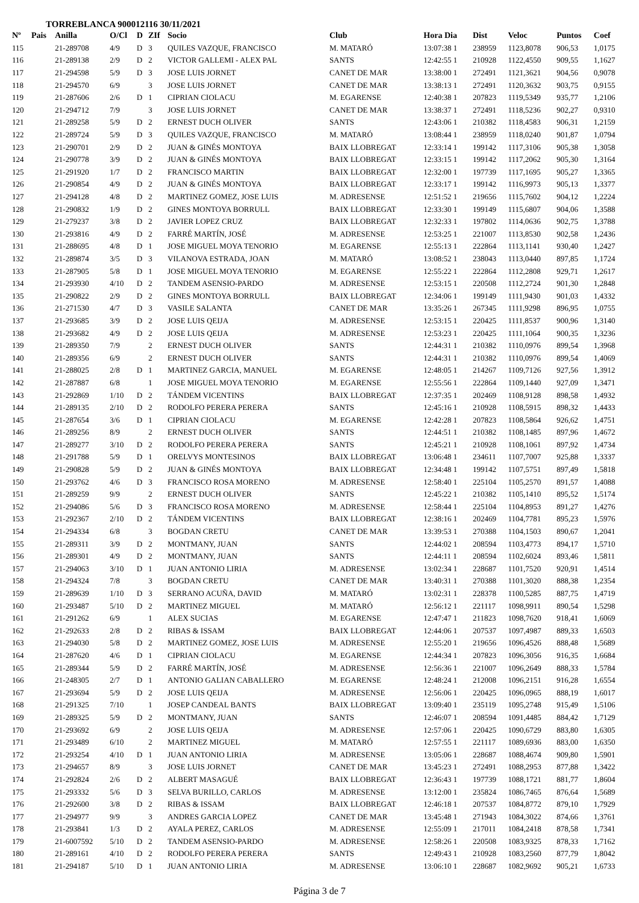TORREBLANCA 900012116 30/11/2021
| Nº | Pais | Anilla | O/Cl | D | ZIf | Socio | Club | Hora Dia | Dist | Veloc | Puntos | Coef |
| --- | --- | --- | --- | --- | --- | --- | --- | --- | --- | --- | --- | --- |
| 115 | | 21-289708 | 4/9 | D | 3 | QUILES VAZQUE, FRANCISCO | M. MATARÓ | 13:07:38 1 | 238959 | 1123,8078 | 906,53 | 1,0175 |
| 116 | | 21-289138 | 2/9 | D | 2 | VICTOR GALLEMI - ALEX PAL | SANTS | 12:42:55 1 | 210928 | 1122,4550 | 909,55 | 1,1627 |
| 117 | | 21-294598 | 5/9 | D | 3 | JOSE LUIS JORNET | CANET DE MAR | 13:38:00 1 | 272491 | 1121,3621 | 904,56 | 0,9078 |
| 118 | | 21-294570 | 6/9 | | 3 | JOSE LUIS JORNET | CANET DE MAR | 13:38:13 1 | 272491 | 1120,3632 | 903,75 | 0,9155 |
| 119 | | 21-287606 | 2/6 | D | 1 | CIPRIAN CIOLACU | M. EGARENSE | 12:40:38 1 | 207823 | 1119,5349 | 935,77 | 1,2106 |
| 120 | | 21-294712 | 7/9 | | 3 | JOSE LUIS JORNET | CANET DE MAR | 13:38:37 1 | 272491 | 1118,5236 | 902,27 | 0,9310 |
| 121 | | 21-289258 | 5/9 | D | 2 | ERNEST DUCH OLIVER | SANTS | 12:43:06 1 | 210382 | 1118,4583 | 906,31 | 1,2159 |
| 122 | | 21-289724 | 5/9 | D | 3 | QUILES VAZQUE, FRANCISCO | M. MATARÓ | 13:08:44 1 | 238959 | 1118,0240 | 901,87 | 1,0794 |
| 123 | | 21-290701 | 2/9 | D | 2 | JUAN & GINÉS MONTOYA | BAIX LLOBREGAT | 12:33:14 1 | 199142 | 1117,3106 | 905,38 | 1,3058 |
| 124 | | 21-290778 | 3/9 | D | 2 | JUAN & GINÉS MONTOYA | BAIX LLOBREGAT | 12:33:15 1 | 199142 | 1117,2062 | 905,30 | 1,3164 |
| 125 | | 21-291920 | 1/7 | D | 2 | FRANCISCO MARTIN | BAIX LLOBREGAT | 12:32:00 1 | 197739 | 1117,1695 | 905,27 | 1,3365 |
| 126 | | 21-290854 | 4/9 | D | 2 | JUAN & GINÉS MONTOYA | BAIX LLOBREGAT | 12:33:17 1 | 199142 | 1116,9973 | 905,13 | 1,3377 |
| 127 | | 21-294128 | 4/8 | D | 2 | MARTINEZ GOMEZ, JOSE LUIS | M. ADRESENSE | 12:51:52 1 | 219656 | 1115,7602 | 904,12 | 1,2224 |
| 128 | | 21-290832 | 1/9 | D | 2 | GINES MONTOYA BORRULL | BAIX LLOBREGAT | 12:33:30 1 | 199149 | 1115,6807 | 904,06 | 1,3588 |
| 129 | | 21-279237 | 3/8 | D | 2 | JAVIER LOPEZ CRUZ | BAIX LLOBREGAT | 12:32:33 1 | 197802 | 1114,0636 | 902,75 | 1,3788 |
| 130 | | 21-293816 | 4/9 | D | 2 | FARRÉ MARTÍN, JOSÉ | M. ADRESENSE | 12:53:25 1 | 221007 | 1113,8530 | 902,58 | 1,2436 |
| 131 | | 21-288695 | 4/8 | D | 1 | JOSE MIGUEL MOYA TENORIO | M. EGARENSE | 12:55:13 1 | 222864 | 1113,1141 | 930,40 | 1,2427 |
| 132 | | 21-289874 | 3/5 | D | 3 | VILANOVA ESTRADA, JOAN | M. MATARÓ | 13:08:52 1 | 238043 | 1113,0440 | 897,85 | 1,1724 |
| 133 | | 21-287905 | 5/8 | D | 1 | JOSE MIGUEL MOYA TENORIO | M. EGARENSE | 12:55:22 1 | 222864 | 1112,2808 | 929,71 | 1,2617 |
| 134 | | 21-293930 | 4/10 | D | 2 | TANDEM ASENSIO-PARDO | M. ADRESENSE | 12:53:15 1 | 220508 | 1112,2724 | 901,30 | 1,2848 |
| 135 | | 21-290822 | 2/9 | D | 2 | GINES MONTOYA BORRULL | BAIX LLOBREGAT | 12:34:06 1 | 199149 | 1111,9430 | 901,03 | 1,4332 |
| 136 | | 21-271530 | 4/7 | D | 3 | VASILE SALANTA | CANET DE MAR | 13:35:26 1 | 267345 | 1111,9298 | 896,95 | 1,0755 |
| 137 | | 21-293685 | 3/9 | D | 2 | JOSE LUIS QEIJA | M. ADRESENSE | 12:53:15 1 | 220425 | 1111,8537 | 900,96 | 1,3140 |
| 138 | | 21-293682 | 4/9 | D | 2 | JOSE LUIS QEIJA | M. ADRESENSE | 12:53:23 1 | 220425 | 1111,1064 | 900,35 | 1,3236 |
| 139 | | 21-289350 | 7/9 | | 2 | ERNEST DUCH OLIVER | SANTS | 12:44:31 1 | 210382 | 1110,0976 | 899,54 | 1,3968 |
| 140 | | 21-289356 | 6/9 | | 2 | ERNEST DUCH OLIVER | SANTS | 12:44:31 1 | 210382 | 1110,0976 | 899,54 | 1,4069 |
| 141 | | 21-288025 | 2/8 | D | 1 | MARTINEZ GARCIA, MANUEL | M. EGARENSE | 12:48:05 1 | 214267 | 1109,7126 | 927,56 | 1,3912 |
| 142 | | 21-287887 | 6/8 | | 1 | JOSE MIGUEL MOYA TENORIO | M. EGARENSE | 12:55:56 1 | 222864 | 1109,1440 | 927,09 | 1,3471 |
| 143 | | 21-292869 | 1/10 | D | 2 | TÁNDEM VICENTINS | BAIX LLOBREGAT | 12:37:35 1 | 202469 | 1108,9128 | 898,58 | 1,4932 |
| 144 | | 21-289135 | 2/10 | D | 2 | RODOLFO PERERA PERERA | SANTS | 12:45:16 1 | 210928 | 1108,5915 | 898,32 | 1,4433 |
| 145 | | 21-287654 | 3/6 | D | 1 | CIPRIAN CIOLACU | M. EGARENSE | 12:42:28 1 | 207823 | 1108,5864 | 926,62 | 1,4751 |
| 146 | | 21-289256 | 8/9 | | 2 | ERNEST DUCH OLIVER | SANTS | 12:44:51 1 | 210382 | 1108,1485 | 897,96 | 1,4672 |
| 147 | | 21-289277 | 3/10 | D | 2 | RODOLFO PERERA PERERA | SANTS | 12:45:21 1 | 210928 | 1108,1061 | 897,92 | 1,4734 |
| 148 | | 21-291788 | 5/9 | D | 1 | ORELVYS MONTESINOS | BAIX LLOBREGAT | 13:06:48 1 | 234611 | 1107,7007 | 925,88 | 1,3337 |
| 149 | | 21-290828 | 5/9 | D | 2 | JUAN & GINÉS MONTOYA | BAIX LLOBREGAT | 12:34:48 1 | 199142 | 1107,5751 | 897,49 | 1,5818 |
| 150 | | 21-293762 | 4/6 | D | 3 | FRANCISCO ROSA MORENO | M. ADRESENSE | 12:58:40 1 | 225104 | 1105,2570 | 891,57 | 1,4088 |
| 151 | | 21-289259 | 9/9 | | 2 | ERNEST DUCH OLIVER | SANTS | 12:45:22 1 | 210382 | 1105,1410 | 895,52 | 1,5174 |
| 152 | | 21-294086 | 5/6 | D | 3 | FRANCISCO ROSA MORENO | M. ADRESENSE | 12:58:44 1 | 225104 | 1104,8953 | 891,27 | 1,4276 |
| 153 | | 21-292367 | 2/10 | D | 2 | TÁNDEM VICENTINS | BAIX LLOBREGAT | 12:38:16 1 | 202469 | 1104,7781 | 895,23 | 1,5976 |
| 154 | | 21-294334 | 6/8 | | 3 | BOGDAN CRETU | CANET DE MAR | 13:39:53 1 | 270388 | 1104,1503 | 890,67 | 1,2041 |
| 155 | | 21-289311 | 3/9 | D | 2 | MONTMANY, JUAN | SANTS | 12:44:02 1 | 208594 | 1103,4773 | 894,17 | 1,5710 |
| 156 | | 21-289301 | 4/9 | D | 2 | MONTMANY, JUAN | SANTS | 12:44:11 1 | 208594 | 1102,6024 | 893,46 | 1,5811 |
| 157 | | 21-294063 | 3/10 | D | 1 | JUAN ANTONIO LIRIA | M. ADRESENSE | 13:02:34 1 | 228687 | 1101,7520 | 920,91 | 1,4514 |
| 158 | | 21-294324 | 7/8 | | 3 | BOGDAN CRETU | CANET DE MAR | 13:40:31 1 | 270388 | 1101,3020 | 888,38 | 1,2354 |
| 159 | | 21-289639 | 1/10 | D | 3 | SERRANO ACUÑA, DAVID | M. MATARÓ | 13:02:31 1 | 228378 | 1100,5285 | 887,75 | 1,4719 |
| 160 | | 21-293487 | 5/10 | D | 2 | MARTINEZ MIGUEL | M. MATARÓ | 12:56:12 1 | 221117 | 1098,9911 | 890,54 | 1,5298 |
| 161 | | 21-291262 | 6/9 | | 1 | ALEX SUCIAS | M. EGARENSE | 12:47:47 1 | 211823 | 1098,7620 | 918,41 | 1,6069 |
| 162 | | 21-292633 | 2/8 | D | 2 | RIBAS & ISSAM | BAIX LLOBREGAT | 12:44:06 1 | 207537 | 1097,4987 | 889,33 | 1,6503 |
| 163 | | 21-294030 | 5/8 | D | 2 | MARTINEZ GOMEZ, JOSE LUIS | M. ADRESENSE | 12:55:20 1 | 219656 | 1096,4526 | 888,48 | 1,5689 |
| 164 | | 21-287620 | 4/6 | D | 1 | CIPRIAN CIOLACU | M. EGARENSE | 12:44:34 1 | 207823 | 1096,3056 | 916,35 | 1,6684 |
| 165 | | 21-289344 | 5/9 | D | 2 | FARRÉ MARTÍN, JOSÉ | M. ADRESENSE | 12:56:36 1 | 221007 | 1096,2649 | 888,33 | 1,5784 |
| 166 | | 21-248305 | 2/7 | D | 1 | ANTONIO GALIAN CABALLERO | M. EGARENSE | 12:48:24 1 | 212008 | 1096,2151 | 916,28 | 1,6554 |
| 167 | | 21-293694 | 5/9 | D | 2 | JOSE LUIS QEIJA | M. ADRESENSE | 12:56:06 1 | 220425 | 1096,0965 | 888,19 | 1,6017 |
| 168 | | 21-291325 | 7/10 | | 1 | JOSEP CANDEAL BANTS | BAIX LLOBREGAT | 13:09:40 1 | 235119 | 1095,2748 | 915,49 | 1,5106 |
| 169 | | 21-289325 | 5/9 | D | 2 | MONTMANY, JUAN | SANTS | 12:46:07 1 | 208594 | 1091,4485 | 884,42 | 1,7129 |
| 170 | | 21-293692 | 6/9 | | 2 | JOSE LUIS QEIJA | M. ADRESENSE | 12:57:06 1 | 220425 | 1090,6729 | 883,80 | 1,6305 |
| 171 | | 21-293489 | 6/10 | | 2 | MARTINEZ MIGUEL | M. MATARÓ | 12:57:55 1 | 221117 | 1089,6936 | 883,00 | 1,6350 |
| 172 | | 21-293254 | 4/10 | D | 1 | JUAN ANTONIO LIRIA | M. ADRESENSE | 13:05:06 1 | 228687 | 1088,4674 | 909,80 | 1,5901 |
| 173 | | 21-294657 | 8/9 | | 3 | JOSE LUIS JORNET | CANET DE MAR | 13:45:23 1 | 272491 | 1088,2953 | 877,88 | 1,3422 |
| 174 | | 21-292824 | 2/6 | D | 2 | ALBERT MASAGUÉ | BAIX LLOBREGAT | 12:36:43 1 | 197739 | 1088,1721 | 881,77 | 1,8604 |
| 175 | | 21-293332 | 5/6 | D | 3 | SELVA BURILLO, CARLOS | M. ADRESENSE | 13:12:00 1 | 235824 | 1086,7465 | 876,64 | 1,5689 |
| 176 | | 21-292600 | 3/8 | D | 2 | RIBAS & ISSAM | BAIX LLOBREGAT | 12:46:18 1 | 207537 | 1084,8772 | 879,10 | 1,7929 |
| 177 | | 21-294977 | 9/9 | | 3 | ANDRES GARCIA LOPEZ | CANET DE MAR | 13:45:48 1 | 271943 | 1084,3022 | 874,66 | 1,3761 |
| 178 | | 21-293841 | 1/3 | D | 2 | AYALA PEREZ, CARLOS | M. ADRESENSE | 12:55:09 1 | 217011 | 1084,2418 | 878,58 | 1,7341 |
| 179 | | 21-6007592 | 5/10 | D | 2 | TANDEM ASENSIO-PARDO | M. ADRESENSE | 12:58:26 1 | 220508 | 1083,9325 | 878,33 | 1,7162 |
| 180 | | 21-289161 | 4/10 | D | 2 | RODOLFO PERERA PERERA | SANTS | 12:49:43 1 | 210928 | 1083,2560 | 877,79 | 1,8042 |
| 181 | | 21-294187 | 5/10 | D | 1 | JUAN ANTONIO LIRIA | M. ADRESENSE | 13:06:10 1 | 228687 | 1082,9692 | 905,21 | 1,6733 |
Página 3 de 7